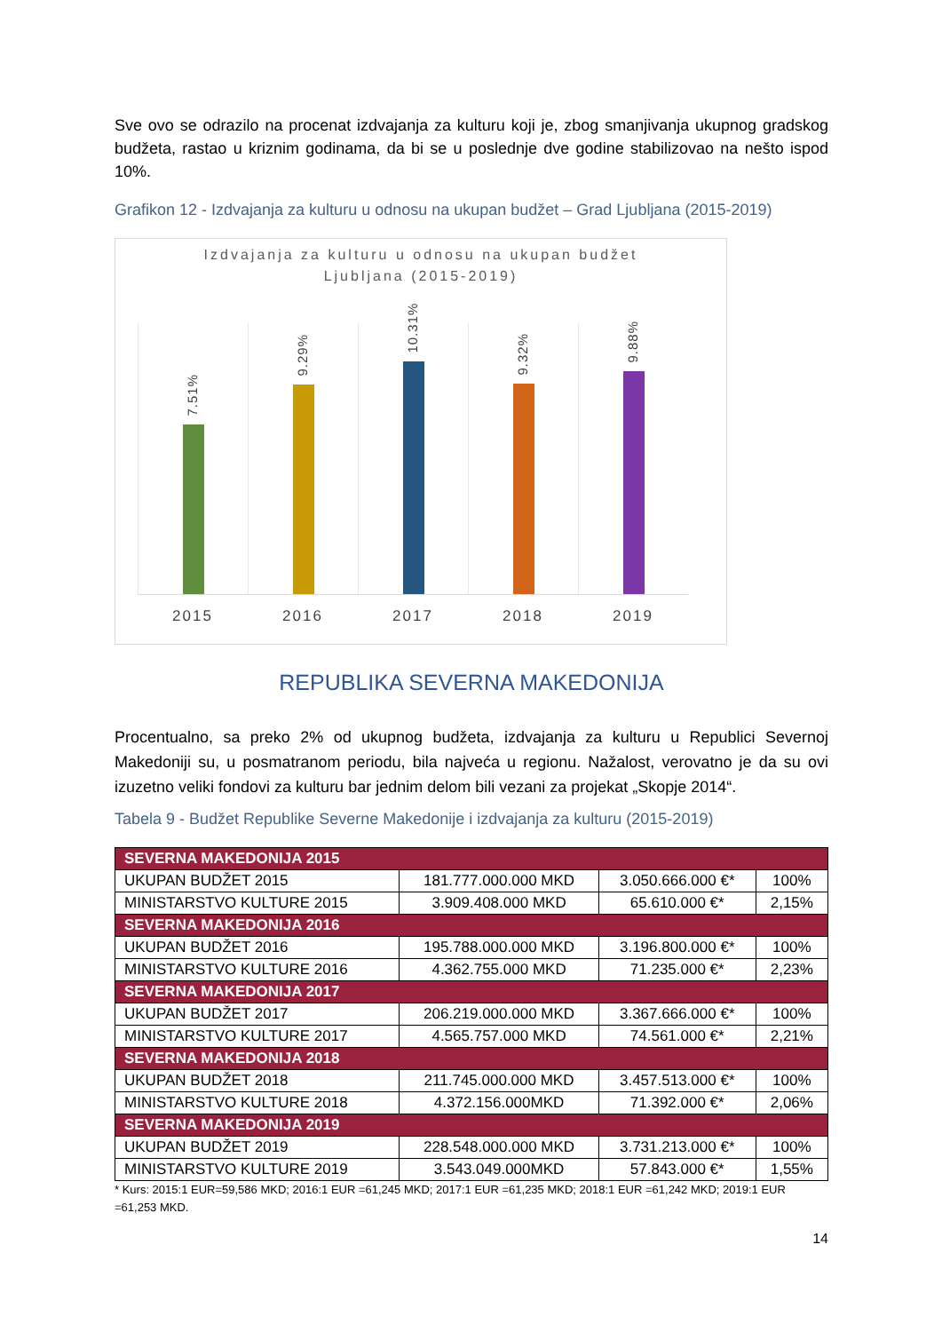Sve ovo se odrazilo na procenat izdvajanja za kulturu koji je, zbog smanjivanja ukupnog gradskog budžeta, rastao u kriznim godinama, da bi se u poslednje dve godine stabilizovao na nešto ispod 10%.
Grafikon 12 - Izdvajanja za kulturu u odnosu na ukupan budžet – Grad Ljubljana (2015-2019)
Izdvajanja za kulturu u odnosu na ukupan budžet
Ljubljana (2015-2019)
7.51%
9.29%
10.31%
9.32%
9.88%
2015 2016 2017 2018 2019
REPUBLIKA SEVERNA MAKEDONIJA
Procentualno, sa preko 2% od ukupnog budžeta, izdvajanja za kulturu u Republici Severnoj Makedoniji su, u posmatranom periodu, bila najveća u regionu. Nažalost, verovatno je da su ovi izuzetno veliki fondovi za kulturu bar jednim delom bili vezani za projekat „Skopje 2014“.
Tabela 9 - Budžet Republike Severne Makedonije i izdvajanja za kulturu (2015-2019)
| SEVERNA MAKEDONIJA 2015 | | | |
| UKUPAN BUDŽET 2015 | 181.777.000.000 MKD | 3.050.666.000 €* | 100% |
| MINISTARSTVO KULTURE 2015 | 3.909.408.000 MKD | 65.610.000 €* | 2,15% |
| SEVERNA MAKEDONIJA 2016 | | | |
| UKUPAN BUDŽET 2016 | 195.788.000.000 MKD | 3.196.800.000 €* | 100% |
| MINISTARSTVO KULTURE 2016 | 4.362.755.000 MKD | 71.235.000 €* | 2,23% |
| SEVERNA MAKEDONIJA 2017 | | | |
| UKUPAN BUDŽET 2017 | 206.219.000.000 MKD | 3.367.666.000 €* | 100% |
| MINISTARSTVO KULTURE 2017 | 4.565.757.000 MKD | 74.561.000 €* | 2,21% |
| SEVERNA MAKEDONIJA 2018 | | | |
| UKUPAN BUDŽET 2018 | 211.745.000.000 MKD | 3.457.513.000 €* | 100% |
| MINISTARSTVO KULTURE 2018 | 4.372.156.000MKD | 71.392.000 €* | 2,06% |
| SEVERNA MAKEDONIJA 2019 | | | |
| UKUPAN BUDŽET 2019 | 228.548.000.000 MKD | 3.731.213.000 €* | 100% |
| MINISTARSTVO KULTURE 2019 | 3.543.049.000MKD | 57.843.000 €* | 1,55% |
* Kurs: 2015:1 EUR=59,586 MKD; 2016:1 EUR =61,245 MKD; 2017:1 EUR =61,235 MKD; 2018:1 EUR =61,242 MKD; 2019:1 EUR =61,253 MKD.
14